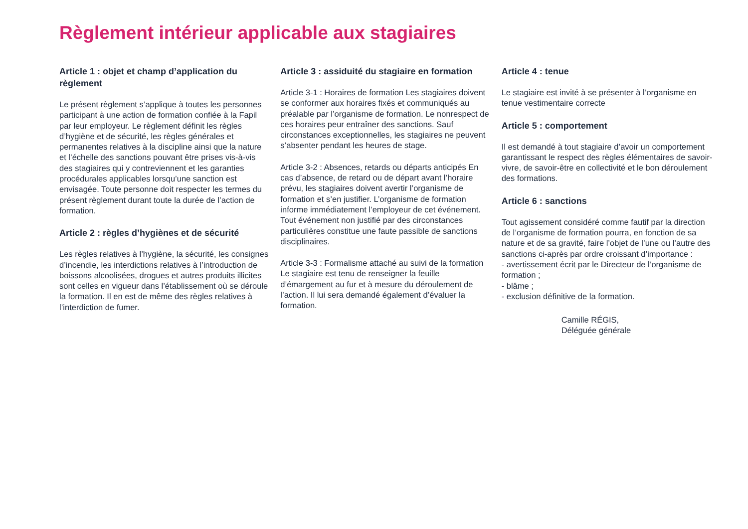Règlement intérieur applicable aux stagiaires
Article 1 : objet et champ d’application du règlement
Le présent règlement s’applique à toutes les personnes participant à une action de formation confiée à la Fapil par leur employeur. Le règlement définit les règles d’hygiène et de sécurité, les règles générales et permanentes relatives à la discipline ainsi que la nature et l’échelle des sanctions pouvant être prises vis-à-vis des stagiaires qui y contreviennent et les garanties procédurales applicables lorsqu’une sanction est envisagée. Toute personne doit respecter les termes du présent règlement durant toute la durée de l’action de formation.
Article 2 : règles d’hygiènes et de sécurité
Les règles relatives à l’hygiène, la sécurité, les consignes d’incendie, les interdictions relatives à l’introduction de boissons alcoolisées, drogues et autres produits illicites sont celles en vigueur dans l’établissement où se déroule la formation. Il en est de même des règles relatives à l’interdiction de fumer.
Article 3 : assiduité du stagiaire en formation
Article 3-1 : Horaires de formation Les stagiaires doivent se conformer aux horaires fixés et communiqués au préalable par l’organisme de formation. Le nonrespect de ces horaires peur entraîner des sanctions. Sauf circonstances exceptionnelles, les stagiaires ne peuvent s’absenter pendant les heures de stage.
Article 3-2 : Absences, retards ou départs anticipés En cas d’absence, de retard ou de départ avant l’horaire prévu, les stagiaires doivent avertir l’organisme de formation et s’en justifier. L’organisme de formation informe immédiatement l’employeur de cet événement. Tout événement non justifié par des circonstances particulières constitue une faute passible de sanctions disciplinaires.
Article 3-3 : Formalisme attaché au suivi de la formation Le stagiaire est tenu de renseigner la feuille d’émargement au fur et à mesure du déroulement de l’action. Il lui sera demandé également d’évaluer la formation.
Article 4 : tenue
Le stagiaire est invité à se présenter à l’organisme en tenue vestimentaire correcte
Article 5 : comportement
Il est demandé à tout stagiaire d’avoir un comportement garantissant le respect des règles élémentaires de savoir-vivre, de savoir-être en collectivité et le bon déroulement des formations.
Article 6 : sanctions
Tout agissement considéré comme fautif par la direction de l’organisme de formation pourra, en fonction de sa nature et de sa gravité, faire l’objet de l’une ou l’autre des sanctions ci-après par ordre croissant d’importance :
- avertissement écrit par le Directeur de l’organisme de formation ;
- blâme ;
- exclusion définitive de la formation.
Camille RÉGIS,
Déléguée générale